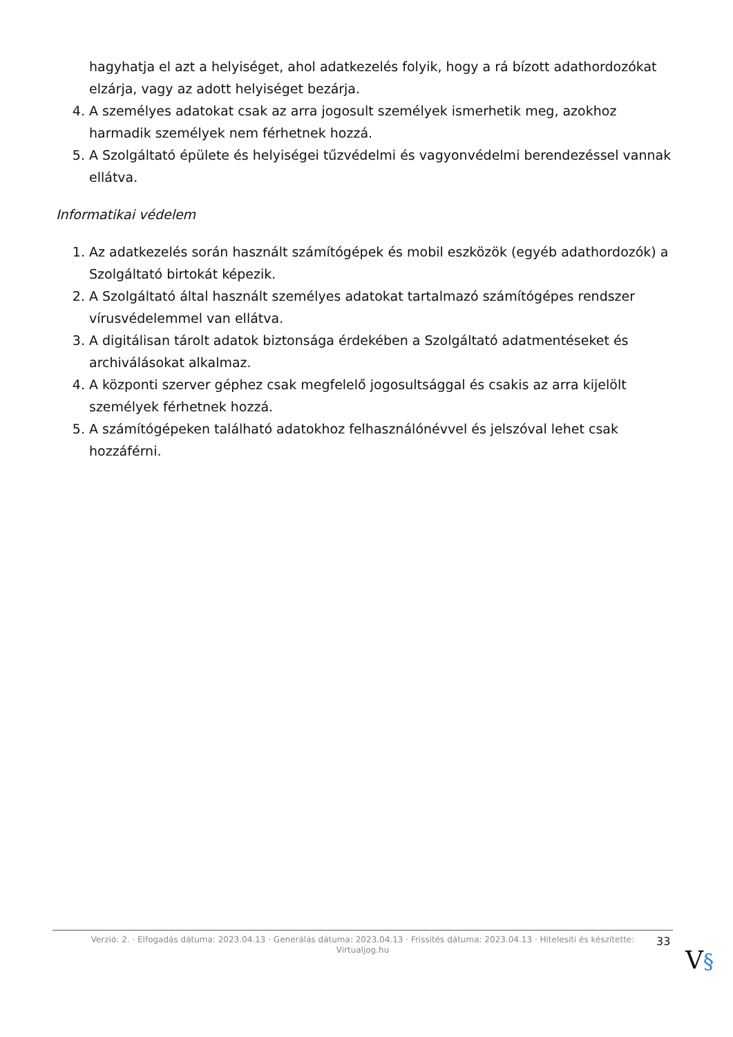hagyhatja el azt a helyiséget, ahol adatkezelés folyik, hogy a rá bízott adathordozókat elzárja, vagy az adott helyiséget bezárja.
4. A személyes adatokat csak az arra jogosult személyek ismerhetik meg, azokhoz harmadik személyek nem férhetnek hozzá.
5. A Szolgáltató épülete és helyiségei tűzvédelmi és vagyonvédelmi berendezéssel vannak ellátva.
Informatikai védelem
1. Az adatkezelés során használt számítógépek és mobil eszközök (egyéb adathordozók) a Szolgáltató birtokát képezik.
2. A Szolgáltató által használt személyes adatokat tartalmazó számítógépes rendszer vírusvédelemmel van ellátva.
3. A digitálisan tárolt adatok biztonsága érdekében a Szolgáltató adatmentéseket és archiválásokat alkalmaz.
4. A központi szerver géphez csak megfelelő jogosultsággal és csakis az arra kijelölt személyek férhetnek hozzá.
5. A számítógépeken található adatokhoz felhasználónévvel és jelszóval lehet csak hozzáférni.
Verzió: 2. · Elfogadás dátuma: 2023.04.13 · Generálás dátuma: 2023.04.13 · Frissítés dátuma: 2023.04.13 · Hitelesíti és készítette:
Virtualjog.hu
33
V§